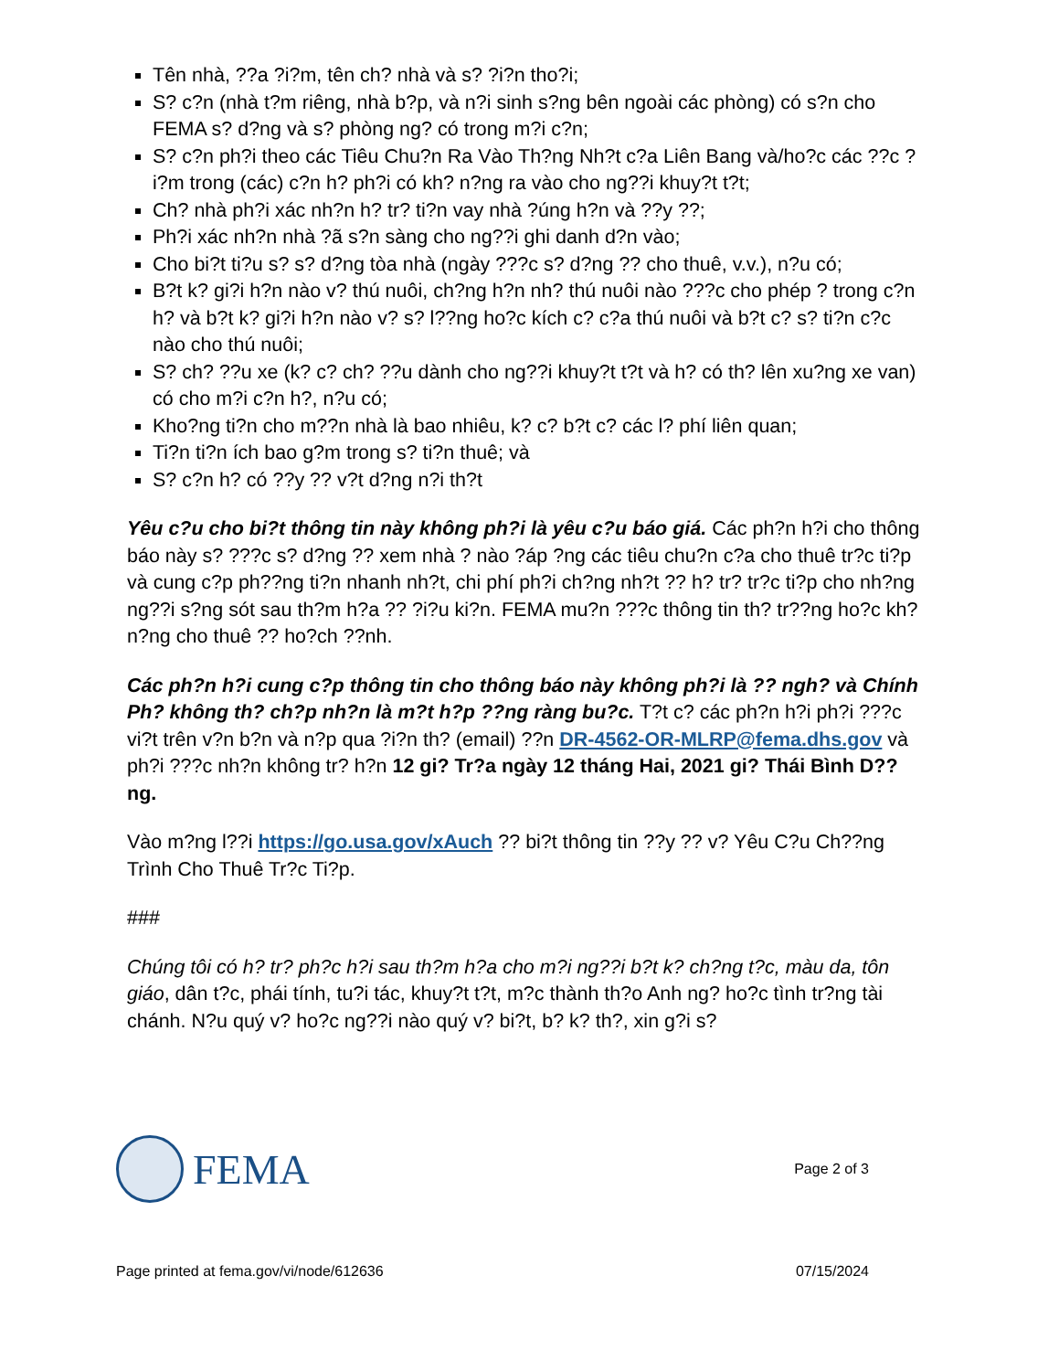Tên nhà, ??a ?i?m, tên ch? nhà và s? ?i?n tho?i;
S? c?n (nhà t?m riêng, nhà b?p, và n?i sinh s?ng bên ngoài các phòng) có s?n cho FEMA s? d?ng và s? phòng ng? có trong m?i c?n;
S? c?n ph?i theo các Tiêu Chu?n Ra Vào Th?ng Nh?t c?a Liên Bang và/ho?c các ??c ?i?m trong (các) c?n h? ph?i có kh? n?ng ra vào cho ng??i khuy?t t?t;
Ch? nhà ph?i xác nh?n h? tr? ti?n vay nhà ?úng h?n và ??y ??;
Ph?i xác nh?n nhà ?ã s?n sàng cho ng??i ghi danh d?n vào;
Cho bi?t ti?u s? s? d?ng tòa nhà (ngày ???c s? d?ng ?? cho thuê, v.v.), n?u có;
B?t k? gi?i h?n nào v? thú nuôi, ch?ng h?n nh? thú nuôi nào ???c cho phép ? trong c?n h? và b?t k? gi?i h?n nào v? s? l??ng ho?c kích c? c?a thú nuôi và b?t c? s? ti?n c?c nào cho thú nuôi;
S? ch? ??u xe (k? c? ch? ??u dành cho ng??i khuy?t t?t và h? có th? lên xu?ng xe van) có cho m?i c?n h?, n?u có;
Kho?ng ti?n cho m??n nhà là bao nhiêu, k? c? b?t c? các l? phí liên quan;
Ti?n ti?n ích bao g?m trong s? ti?n thuê; và
S? c?n h? có ??y ?? v?t d?ng n?i th?t
Yêu c?u cho bi?t thông tin này không ph?i là yêu c?u báo giá. Các ph?n h?i cho thông báo này s? ???c s? d?ng ?? xem nhà ? nào ?áp ?ng các tiêu chu?n c?a cho thuê tr?c ti?p và cung c?p ph??ng ti?n nhanh nh?t, chi phí ph?i ch?ng nh?t ?? h? tr? tr?c ti?p cho nh?ng ng??i s?ng sót sau th?m h?a ?? ?i?u ki?n. FEMA mu?n ???c thông tin th? tr??ng ho?c kh? n?ng cho thuê ?? ho?ch ??nh.
Các ph?n h?i cung c?p thông tin cho thông báo này không ph?i là ?? ngh? và Chính Ph? không th? ch?p nh?n là m?t h?p ??ng ràng bu?c. T?t c? các ph?n h?i ph?i ???c vi?t trên v?n b?n và n?p qua ?i?n th? (email) ??n DR-4562-OR-MLRP@fema.dhs.gov và ph?i ???c nh?n không tr? h?n 12 gi? Tr?a ngày 12 tháng Hai, 2021 gi? Thái Bình D??ng.
Vào m?ng l??i https://go.usa.gov/xAuch ?? bi?t thông tin ??y ?? v? Yêu C?u Ch??ng Trình Cho Thuê Tr?c Ti?p.
###
Chúng tôi có h? tr? ph?c h?i sau th?m h?a cho m?i ng??i b?t k? ch?ng t?c, màu da, tôn giáo, dân t?c, phái tính, tu?i tác, khuy?t t?t, m?c thành th?o Anh ng? ho?c tình tr?ng tài chánh. N?u quý v? ho?c ng??i nào quý v? bi?t, b? k? th?, xin g?i s?
FEMA
Page 2 of 3
Page printed at fema.gov/vi/node/612636 07/15/2024